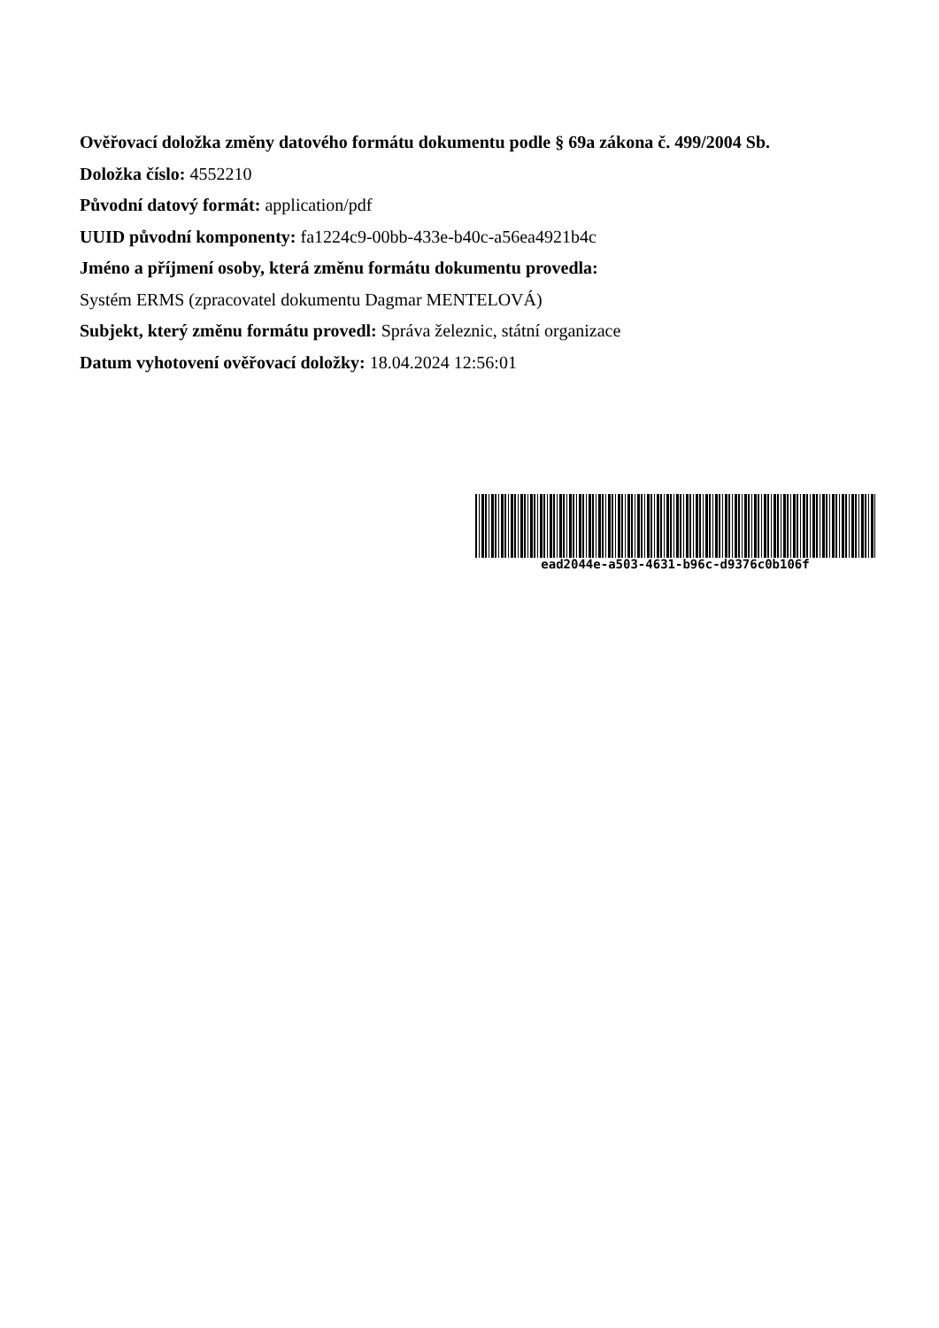Ověřovací doložka změny datového formátu dokumentu podle § 69a zákona č. 499/2004 Sb.
Doložka číslo: 4552210
Původní datový formát: application/pdf
UUID původní komponenty: fa1224c9-00bb-433e-b40c-a56ea4921b4c
Jméno a příjmení osoby, která změnu formátu dokumentu provedla:
Systém ERMS (zpracovatel dokumentu Dagmar MENTELOVÁ)
Subjekt, který změnu formátu provedl: Správa železnic, státní organizace
Datum vyhotovení ověřovací doložky: 18.04.2024 12:56:01
ead2044e-a503-4631-b96c-d9376c0b106f